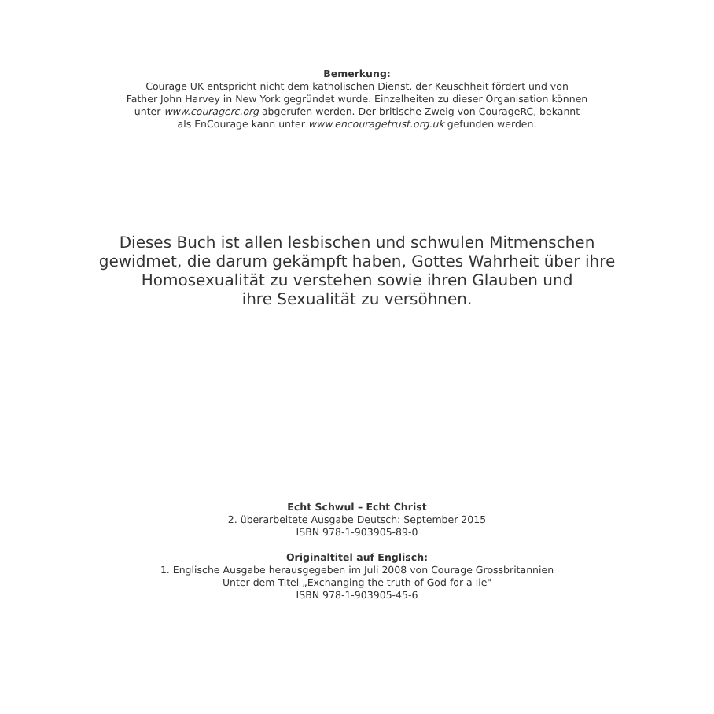Bemerkung:
Courage UK entspricht nicht dem katholischen Dienst, der Keuschheit fördert und von
Father John Harvey in New York gegründet wurde. Einzelheiten zu dieser Organisation können
unter www.couragerc.org abgerufen werden. Der britische Zweig von CourageRC, bekannt
als EnCourage kann unter www.encouragetrust.org.uk gefunden werden.
Dieses Buch ist allen lesbischen und schwulen Mitmenschen
gewidmet, die darum gekämpft haben, Gottes Wahrheit über ihre
Homosexualität zu verstehen sowie ihren Glauben und
ihre Sexualität zu versöhnen.
Echt Schwul – Echt Christ
2. überarbeitete Ausgabe Deutsch: September 2015
ISBN 978-1-903905-89-0
Originaltitel auf Englisch:
1. Englische Ausgabe herausgegeben im Juli 2008 von Courage Grossbritannien
Unter dem Titel „Exchanging the truth of God for a lie"
ISBN 978-1-903905-45-6